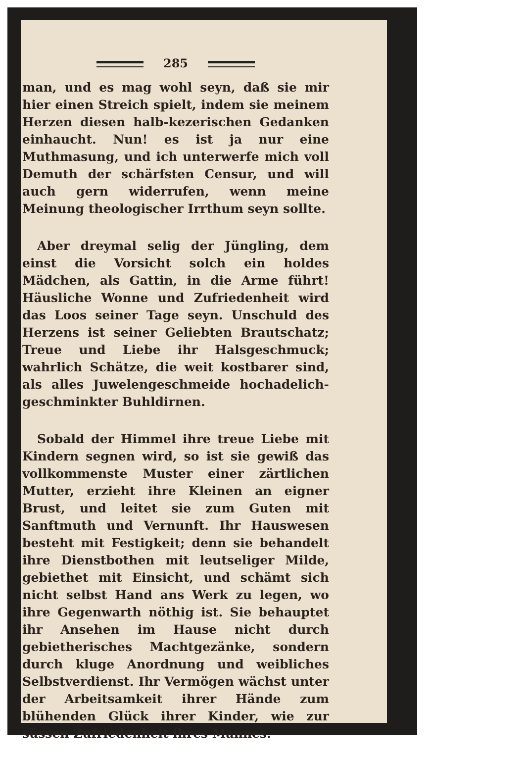285
man, und es mag wohl seyn, daß sie mir hier einen Streich spielt, indem sie meinem Herzen diesen halb-kezerischen Gedanken einhaucht. Nun! es ist ja nur eine Muthmasung, und ich unterwerfe mich voll Demuth der schärfsten Censur, und will auch gern widerrufen, wenn meine Meinung theologischer Irrthum seyn sollte.
Aber dreymal selig der Jüngling, dem einst die Vorsicht solch ein holdes Mädchen, als Gattin, in die Arme führt! Häusliche Wonne und Zufriedenheit wird das Loos seiner Tage seyn. Unschuld des Herzens ist seiner Geliebten Brautschatz; Treue und Liebe ihr Halsgeschmuck; wahrlich Schätze, die weit kostbarer sind, als alles Juwelengeschmeide hochadelich-geschminkter Buhldirnen.
Sobald der Himmel ihre treue Liebe mit Kindern segnen wird, so ist sie gewiß das vollkommenste Muster einer zärtlichen Mutter, erzieht ihre Kleinen an eigner Brust, und leitet sie zum Guten mit Sanftmuth und Vernunft. Ihr Hauswesen besteht mit Festigkeit; denn sie behandelt ihre Dienstbothen mit leutseliger Milde, gebiethet mit Einsicht, und schämt sich nicht selbst Hand ans Werk zu legen, wo ihre Gegenwarth nöthig ist. Sie behauptet ihr Ansehen im Hause nicht durch gebietherisches Machtgezänke, sondern durch kluge Anordnung und weibliches Selbstverdienst. Ihr Vermögen wächst unter der Arbeitsamkeit ihrer Hände zum blühenden Glück ihrer Kinder, wie zur süssen Zufriedenheit ihres Mannes.